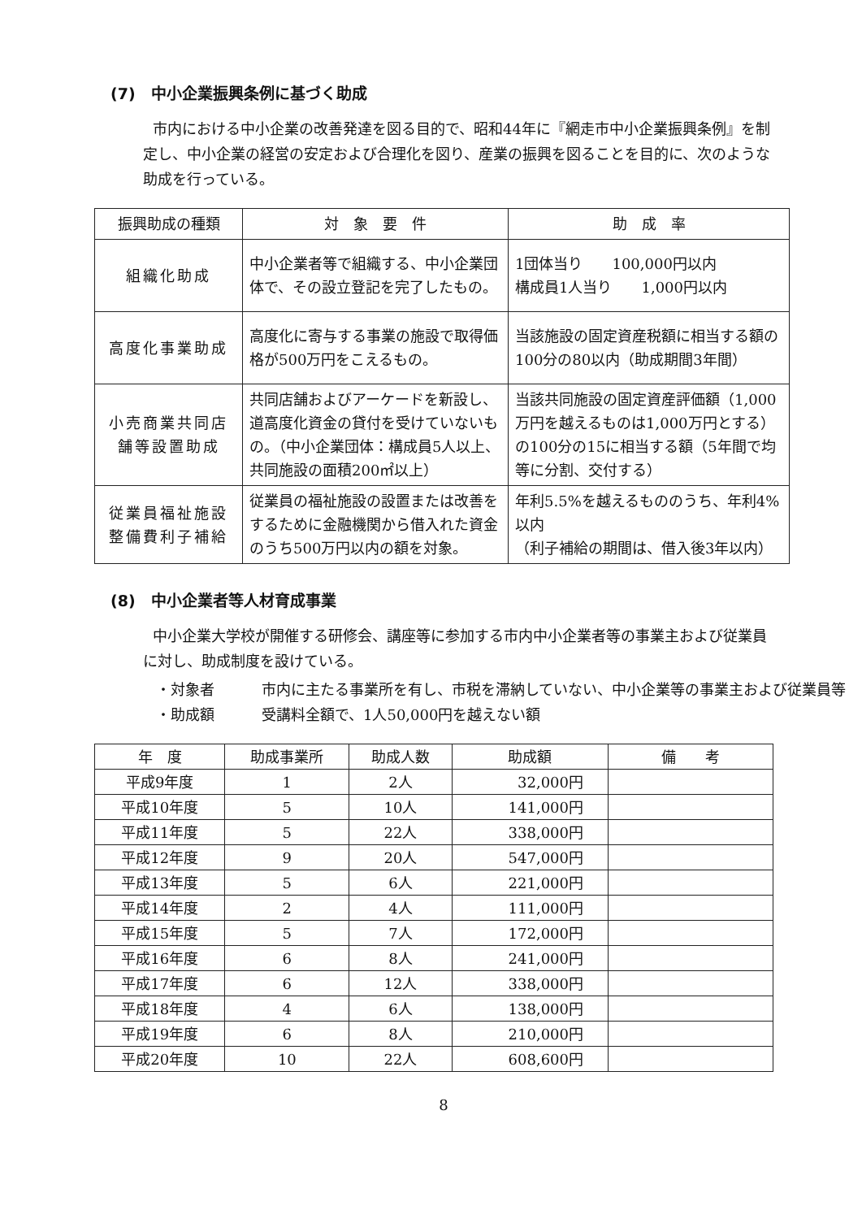(7)　中小企業振興条例に基づく助成
市内における中小企業の改善発達を図る目的で、昭和44年に『網走市中小企業振興条例』を制定し、中小企業の経営の安定および合理化を図り、産業の振興を図ることを目的に、次のような助成を行っている。
| 振興助成の種類 | 対 象 要 件 | 助 成 率 |
| --- | --- | --- |
| 組織化助成 | 中小企業者等で組織する、中小企業団体で、その設立登記を完了したもの。 | 1団体当り 100,000円以内 構成員1人当り 1,000円以内 |
| 高度化事業助成 | 高度化に寄与する事業の施設で取得価格が500万円をこえるもの。 | 当該施設の固定資産税額に相当する額の100分の80以内（助成期間3年間） |
| 小売商業共同店舗等設置助成 | 共同店舗およびアーケードを新設し、道高度化資金の貸付を受けていないもの。（中小企業団体：構成員5人以上、共同施設の面積200㎡以上） | 当該共同施設の固定資産評価額（1,000万円を越えるものは1,000万円とする）の100分の15に相当する額（5年間で均等に分割、交付する） |
| 従業員福祉施設整備費利子補給 | 従業員の福祉施設の設置または改善をするために金融機関から借入れた資金のうち500万円以内の額を対象。 | 年利5.5%を越えるもののうち、年利4%以内 （利子補給の期間は、借入後3年以内） |
(8)　中小企業者等人材育成事業
中小企業大学校が開催する研修会、講座等に参加する市内中小企業者等の事業主および従業員に対し、助成制度を設けている。
・対象者 市内に主たる事業所を有し、市税を滞納していない、中小企業等の事業主および従業員等
・助成額 受講料全額で、1人50,000円を越えない額
| 年 度 | 助成事業所 | 助成人数 | 助成額 | 備 考 |
| --- | --- | --- | --- | --- |
| 平成9年度 | 1 | 2人 | 32,000円 | |
| 平成10年度 | 5 | 10人 | 141,000円 | |
| 平成11年度 | 5 | 22人 | 338,000円 | |
| 平成12年度 | 9 | 20人 | 547,000円 | |
| 平成13年度 | 5 | 6人 | 221,000円 | |
| 平成14年度 | 2 | 4人 | 111,000円 | |
| 平成15年度 | 5 | 7人 | 172,000円 | |
| 平成16年度 | 6 | 8人 | 241,000円 | |
| 平成17年度 | 6 | 12人 | 338,000円 | |
| 平成18年度 | 4 | 6人 | 138,000円 | |
| 平成19年度 | 6 | 8人 | 210,000円 | |
| 平成20年度 | 10 | 22人 | 608,600円 | |
8